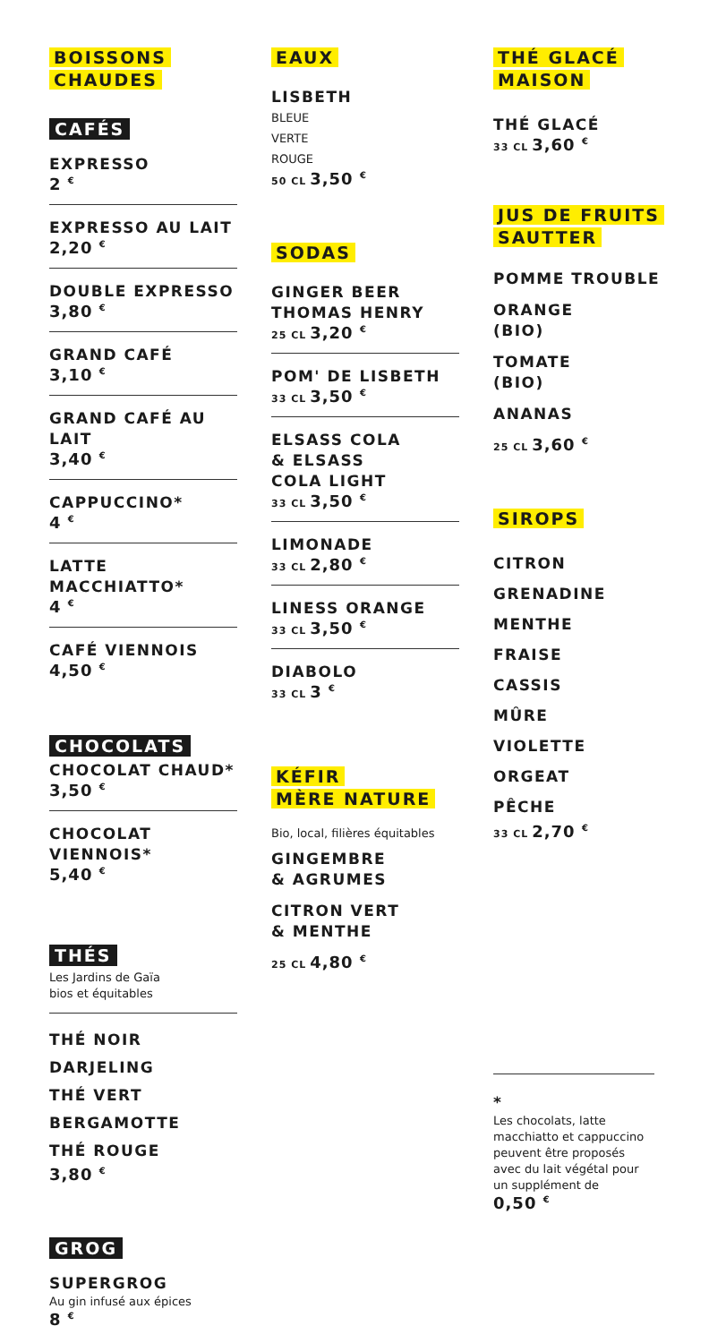BOISSONS
CHAUDES
CAFÉS
EXPRESSO
2 <sup>€</sup>
EXPRESSO AU LAIT
2,20 <sup>€</sup>
DOUBLE EXPRESSO
3,80 <sup>€</sup>
GRAND CAFÉ
3,10 <sup>€</sup>
GRAND CAFÉ AU LAIT
3,40 <sup>€</sup>
CAPPUCCINO*
4 <sup>€</sup>
LATTE MACCHIATTO*
4 <sup>€</sup>
CAFÉ VIENNOIS
4,50 <sup>€</sup>
CHOCOLATS
CHOCOLAT CHAUD*
3,50 <sup>€</sup>
CHOCOLAT VIENNOIS*
5,40 <sup>€</sup>
THÉS
Les Jardins de Gaïa
bios et équitables
THÉ NOIR DARJELING
THÉ VERT BERGAMOTTE
THÉ ROUGE
3,80 <sup>€</sup>
GROG
SUPERGROG
Au gin infusé aux épices
8 <sup>€</sup>
EAUX
LISBETH
BLEUE
VERTE
ROUGE
50 CL 3,50 <sup>€</sup>
SODAS
GINGER BEER
THOMAS HENRY
25 CL 3,20 <sup>€</sup>
POM' DE LISBETH
33 CL 3,50 <sup>€</sup>
ELSASS COLA
& ELSASS
COLA LIGHT
33 CL 3,50 <sup>€</sup>
LIMONADE
33 CL 2,80 <sup>€</sup>
LINESS ORANGE
33 CL 3,50 <sup>€</sup>
DIABOLO
33 CL 3 <sup>€</sup>
KÉFIR
MÈRE NATURE
Bio, local, filières équitables
GINGEMBRE
& AGRUMES
CITRON VERT
& MENTHE
25 CL 4,80 <sup>€</sup>
THÉ GLACÉ
MAISON
THÉ GLACÉ
33 CL 3,60 <sup>€</sup>
JUS DE FRUITS
SAUTTER
POMME TROUBLE
ORANGE
(BIO)
TOMATE
(BIO)
ANANAS
25 CL 3,60 <sup>€</sup>
SIROPS
CITRON
GRENADINE
MENTHE
FRAISE
CASSIS
MÛRE
VIOLETTE
ORGEAT
PÊCHE
33 CL 2,70 <sup>€</sup>
*
Les chocolats, latte macchiatto et cappuccino peuvent être proposés avec du lait végétal pour un supplément de
0,50 <sup>€</sup>